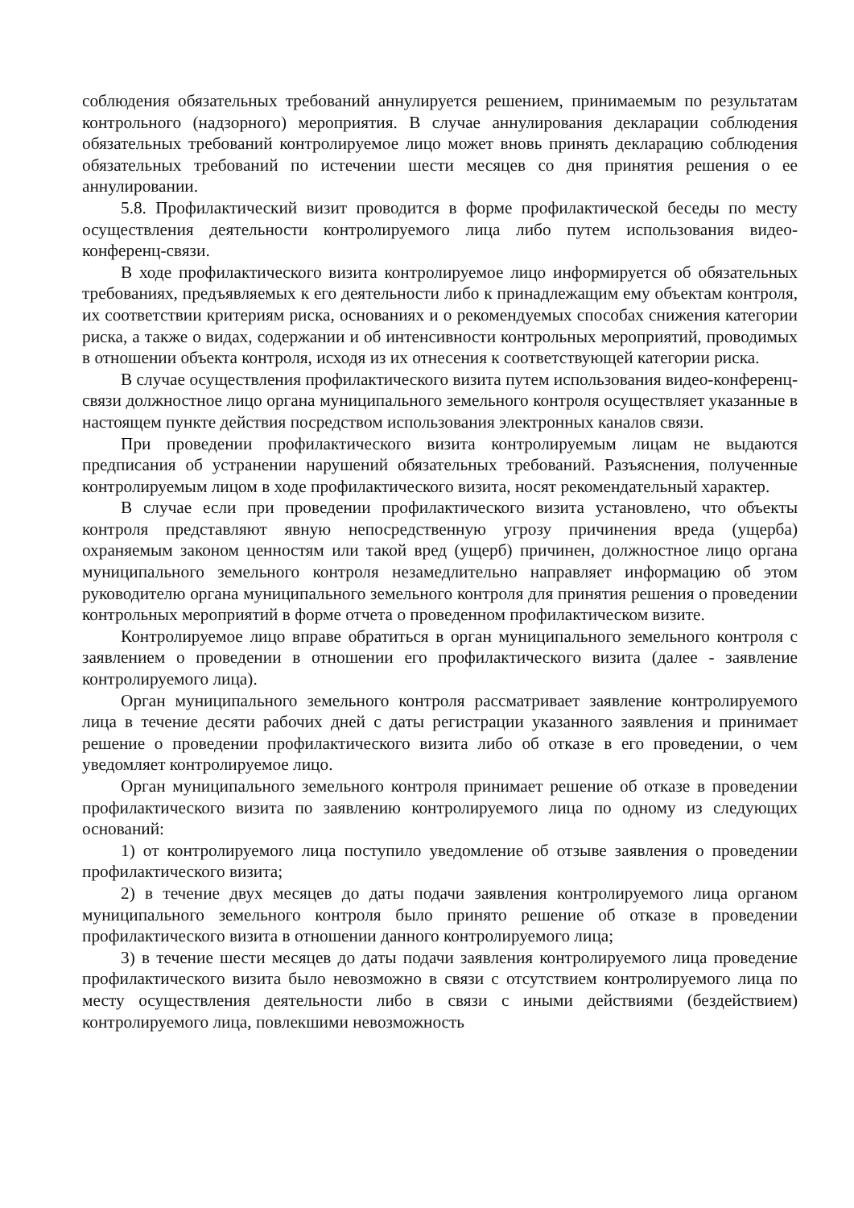соблюдения обязательных требований аннулируется решением, принимаемым по результатам контрольного (надзорного) мероприятия. В случае аннулирования декларации соблюдения обязательных требований контролируемое лицо может вновь принять декларацию соблюдения обязательных требований по истечении шести месяцев со дня принятия решения о ее аннулировании.
5.8. Профилактический визит проводится в форме профилактической беседы по месту осуществления деятельности контролируемого лица либо путем использования видео-конференц-связи.
В ходе профилактического визита контролируемое лицо информируется об обязательных требованиях, предъявляемых к его деятельности либо к принадлежащим ему объектам контроля, их соответствии критериям риска, основаниях и о рекомендуемых способах снижения категории риска, а также о видах, содержании и об интенсивности контрольных мероприятий, проводимых в отношении объекта контроля, исходя из их отнесения к соответствующей категории риска.
В случае осуществления профилактического визита путем использования видео-конференц-связи должностное лицо органа муниципального земельного контроля осуществляет указанные в настоящем пункте действия посредством использования электронных каналов связи.
При проведении профилактического визита контролируемым лицам не выдаются предписания об устранении нарушений обязательных требований. Разъяснения, полученные контролируемым лицом в ходе профилактического визита, носят рекомендательный характер.
В случае если при проведении профилактического визита установлено, что объекты контроля представляют явную непосредственную угрозу причинения вреда (ущерба) охраняемым законом ценностям или такой вред (ущерб) причинен, должностное лицо органа муниципального земельного контроля незамедлительно направляет информацию об этом руководителю органа муниципального земельного контроля для принятия решения о проведении контрольных мероприятий в форме отчета о проведенном профилактическом визите.
Контролируемое лицо вправе обратиться в орган муниципального земельного контроля с заявлением о проведении в отношении его профилактического визита (далее - заявление контролируемого лица).
Орган муниципального земельного контроля рассматривает заявление контролируемого лица в течение десяти рабочих дней с даты регистрации указанного заявления и принимает решение о проведении профилактического визита либо об отказе в его проведении, о чем уведомляет контролируемое лицо.
Орган муниципального земельного контроля принимает решение об отказе в проведении профилактического визита по заявлению контролируемого лица по одному из следующих оснований:
1) от контролируемого лица поступило уведомление об отзыве заявления о проведении профилактического визита;
2) в течение двух месяцев до даты подачи заявления контролируемого лица органом муниципального земельного контроля было принято решение об отказе в проведении профилактического визита в отношении данного контролируемого лица;
3) в течение шести месяцев до даты подачи заявления контролируемого лица проведение профилактического визита было невозможно в связи с отсутствием контролируемого лица по месту осуществления деятельности либо в связи с иными действиями (бездействием) контролируемого лица, повлекшими невозможность